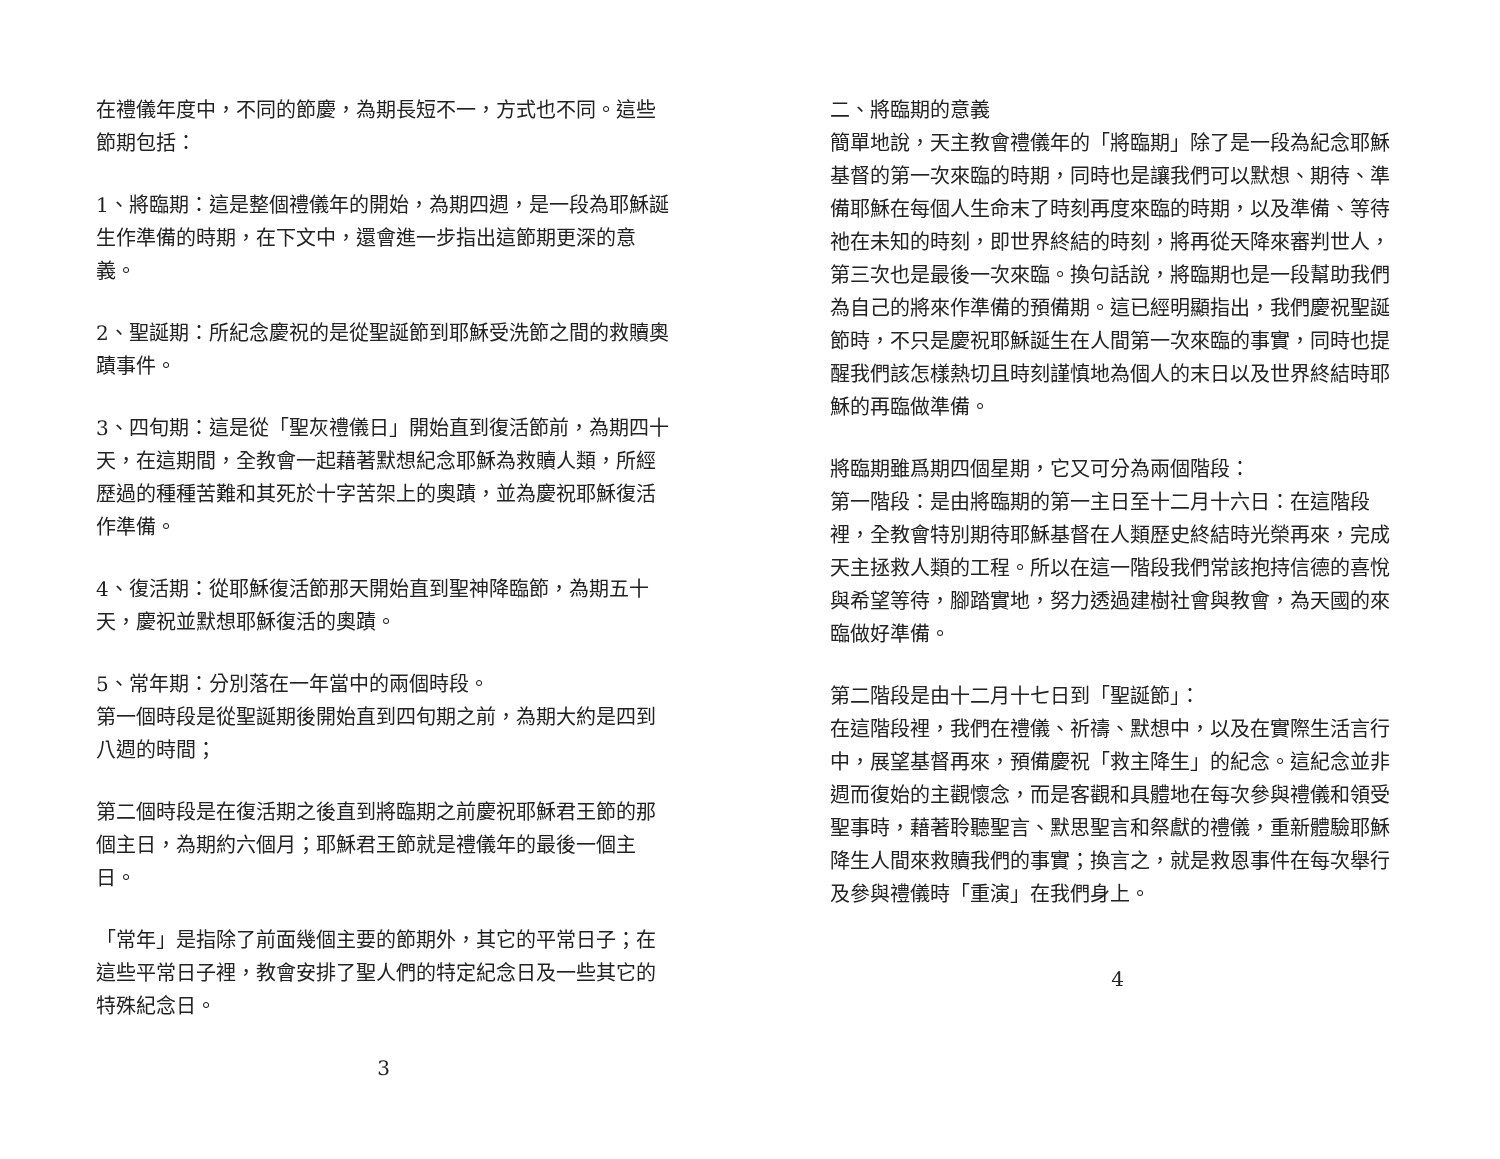在禮儀年度中，不同的節慶，為期長短不一，方式也不同。這些節期包括：
1、將臨期：這是整個禮儀年的開始，為期四週，是一段為耶穌誕生作準備的時期，在下文中，還會進一步指出這節期更深的意義。
2、聖誕期：所紀念慶祝的是從聖誕節到耶穌受洗節之間的救贖奧蹟事件。
3、四旬期：這是從「聖灰禮儀日」開始直到復活節前，為期四十天，在這期間，全教會一起藉著默想紀念耶穌為救贖人類，所經歷過的種種苦難和其死於十字苦架上的奧蹟，並為慶祝耶穌復活作準備。
4、復活期：從耶穌復活節那天開始直到聖神降臨節，為期五十天，慶祝並默想耶穌復活的奧蹟。
5、常年期：分別落在一年當中的兩個時段。
第一個時段是從聖誕期後開始直到四旬期之前，為期大約是四到八週的時間；
第二個時段是在復活期之後直到將臨期之前慶祝耶穌君王節的那個主日，為期約六個月；耶穌君王節就是禮儀年的最後一個主日。
「常年」是指除了前面幾個主要的節期外，其它的平常日子；在這些平常日子裡，教會安排了聖人們的特定紀念日及一些其它的特殊紀念日。
3
二、將臨期的意義
簡單地說，天主教會禮儀年的「將臨期」除了是一段為紀念耶穌基督的第一次來臨的時期，同時也是讓我們可以默想、期待、準備耶穌在每個人生命末了時刻再度來臨的時期，以及準備、等待祂在未知的時刻，即世界終結的時刻，將再從天降來審判世人，第三次也是最後一次來臨。換句話說，將臨期也是一段幫助我們為自己的將來作準備的預備期。這已經明顯指出，我們慶祝聖誕節時，不只是慶祝耶穌誕生在人間第一次來臨的事實，同時也提醒我們該怎樣熱切且時刻謹慎地為個人的末日以及世界終結時耶穌的再臨做準備。
將臨期雖爲期四個星期，它又可分為兩個階段：
第一階段：是由將臨期的第一主日至十二月十六日：在這階段裡，全教會特別期待耶穌基督在人類歷史終結時光榮再來，完成天主拯救人類的工程。所以在這一階段我們常該抱持信德的喜悅與希望等待，腳踏實地，努力透過建樹社會與教會，為天國的來臨做好準備。
第二階段是由十二月十七日到「聖誕節」：
在這階段裡，我們在禮儀、祈禱、默想中，以及在實際生活言行中，展望基督再來，預備慶祝「救主降生」的紀念。這紀念並非週而復始的主觀懷念，而是客觀和具體地在每次參與禮儀和領受聖事時，藉著聆聽聖言、默思聖言和祭獻的禮儀，重新體驗耶穌降生人間來救贖我們的事實；換言之，就是救恩事件在每次舉行及參與禮儀時「重演」在我們身上。
4